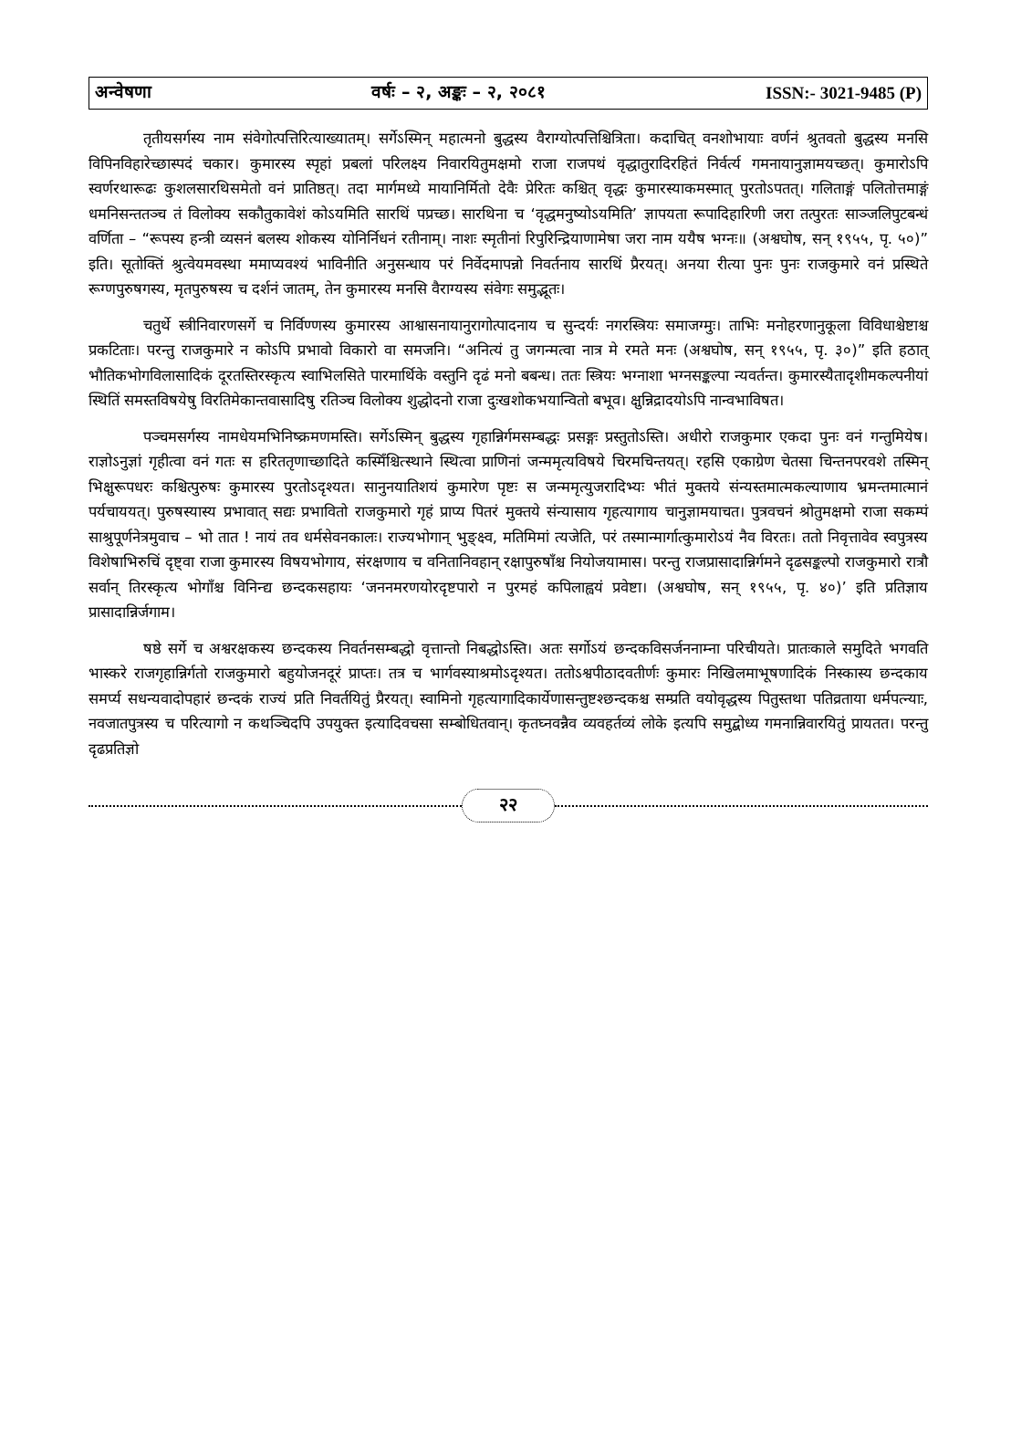अन्वेषणा वर्षः – २, अङ्कः – २, २०८१ ISSN:- 3021-9485 (P)
तृतीयसर्गस्य नाम संवेगोत्पत्तिरित्याख्यातम्। सर्गेऽस्मिन् महात्मनो बुद्धस्य वैराग्योत्पत्तिश्चित्रिता। कदाचित् वनशोभायाः वर्णनं श्रुतवतो बुद्धस्य मनसि विपिनविहारेच्छास्पदं चकार। कुमारस्य स्पृहां प्रबलां परिलक्ष्य निवारयितुमक्षमो राजा राजपथं वृद्धातुरादिरहितं निर्वर्त्य गमनायानुज्ञामयच्छत्। कुमारोऽपि स्वर्णरथारूढः कुशलसारथिसमेतो वनं प्रातिष्ठत्। तदा मार्गमध्ये मायानिर्मितो देवैः प्रेरितः कश्चित् वृद्धः कुमारस्याकमस्मात् पुरतोऽपतत्। गलिताङ्गं पलितोत्तमाङ्गं धमनिसन्ततञ्च तं विलोक्य सकौतुकावेशं कोऽयमिति सारथिं पप्रच्छ। सारथिना च ‘वृद्धमनुष्योऽयमिति’ ज्ञापयता रूपादिहारिणी जरा तत्पुरतः साञ्जलिपुटबन्धं वर्णिता – “रूपस्य हन्त्री व्यसनं बलस्य शोकस्य योनिर्निधनं रतीनाम्। नाशः स्मृतीनां रिपुरिन्द्रियाणामेषा जरा नाम ययैष भग्नः॥ (अश्वघोष, सन् १९५५, पृ. ५०)” इति। सूतोक्तिं श्रुत्वेयमवस्था ममाप्यवश्यं भाविनीति अनुसन्धाय परं निर्वेदमापन्नो निवर्तनाय सारथिं प्रैरयत्। अनया रीत्या पुनः पुनः राजकुमारे वनं प्रस्थिते रूग्णपुरुषगस्य, मृतपुरुषस्य च दर्शनं जातम्, तेन कुमारस्य मनसि वैराग्यस्य संवेगः समुद्भूतः।
चतुर्थे स्त्रीनिवारणसर्गे च निर्विण्णस्य कुमारस्य आश्वासनायानुरागोत्पादनाय च सुन्दर्यः नगरस्त्रियः समाजग्मुः। ताभिः मनोहरणानुकूला विविधाश्चेष्टाश्च प्रकटिताः। परन्तु राजकुमारे न कोऽपि प्रभावो विकारो वा समजनि। “अनित्यं तु जगन्मत्वा नात्र मे रमते मनः (अश्वघोष, सन् १९५५, पृ. ३०)” इति हठात् भौतिकभोगविलासादिकं दूरतस्तिरस्कृत्य स्वाभिलसिते पारमार्थिके वस्तुनि दृढं मनो बबन्ध। ततः स्त्रियः भग्नाशा भग्नसङ्कल्पा न्यवर्तन्त। कुमारस्यैतादृशीमकल्पनीयां स्थितिं समस्तविषयेषु विरतिमेकान्तवासादिषु रतिञ्च विलोक्य शुद्धोदनो राजा दुःखशोकभयान्वितो बभूव। क्षुन्निद्रादयोऽपि नान्वभाविषत।
पञ्चमसर्गस्य नामधेयमभिनिष्क्रमणमस्ति। सर्गेऽस्मिन् बुद्धस्य गृहान्निर्गमसम्बद्धः प्रसङ्गः प्रस्तुतोऽस्ति। अधीरो राजकुमार एकदा पुनः वनं गन्तुमियेष। राज्ञोऽनुज्ञां गृहीत्वा वनं गतः स हरिततृणाच्छादिते कस्मिँश्चित्स्थाने स्थित्वा प्राणिनां जन्ममृत्यविषये चिरमचिन्तयत्। रहसि एकाग्रेण चेतसा चिन्तनपरवशे तस्मिन् भिक्षुरूपधरः कश्चित्पुरुषः कुमारस्य पुरतोऽदृश्यत। सानुनयातिशयं कुमारेण पृष्टः स जन्ममृत्युजरादिभ्यः भीतं मुक्तये संन्यस्तमात्मकल्याणाय भ्रमन्तमात्मानं पर्यचाययत्। पुरुषस्यास्य प्रभावात् सद्यः प्रभावितो राजकुमारो गृहं प्राप्य पितरं मुक्तये संन्यासाय गृहत्यागाय चानुज्ञामयाचत। पुत्रवचनं श्रोतुमक्षमो राजा सकम्पं साश्रुपूर्णनेत्रमुवाच – भो तात ! नायं तव धर्मसेवनकालः। राज्यभोगान् भुङ्क्ष्व, मतिमिमां त्यजेति, परं तस्मान्मार्गात्कुमारोऽयं नैव विरतः। ततो निवृत्तावेव स्वपुत्रस्य विशेषाभिरुचिं दृष्ट्वा राजा कुमारस्य विषयभोगाय, संरक्षणाय च वनितानिवहान् रक्षापुरुषाँश्च नियोजयामास। परन्तु राजप्रासादान्निर्गमने दृढसङ्कल्पो राजकुमारो रात्रौ सर्वान् तिरस्कृत्य भोगाँश्च विनिन्द्य छन्दकसहायः ‘जननमरणयोरदृष्टपारो न पुरमहं कपिलाह्वयं प्रवेष्टा। (अश्वघोष, सन् १९५५, पृ. ४०)’ इति प्रतिज्ञाय प्रासादान्निर्जगाम।
षष्ठे सर्गे च अश्वरक्षकस्य छन्दकस्य निवर्तनसम्बद्धो वृत्तान्तो निबद्धोऽस्ति। अतः सर्गोऽयं छन्दकविसर्जननाम्ना परिचीयते। प्रातःकाले समुदिते भगवति भास्करे राजगृहान्निर्गतो राजकुमारो बहुयोजनदूरं प्राप्तः। तत्र च भार्गवस्याश्रमोऽदृश्यत। ततोऽश्वपीठादवतीर्णः कुमारः निखिलमाभूषणादिकं निस्कास्य छन्दकाय समर्प्य सधन्यवादोपहारं छन्दकं राज्यं प्रति निवर्तयितुं प्रैरयत्। स्वामिनो गृहत्यागादिकार्येणासन्तुष्टश्छन्दकश्च सम्प्रति वयोवृद्धस्य पितुस्तथा पतिव्रताया धर्मपत्न्याः, नवजातपुत्रस्य च परित्यागो न कथञ्चिदपि उपयुक्त इत्यादिवचसा सम्बोधितवान्। कृतघ्नवन्नैव व्यवहर्तव्यं लोके इत्यपि समुद्बोध्य गमनान्निवारयितुं प्रायतत। परन्तु दृढप्रतिज्ञो
२२